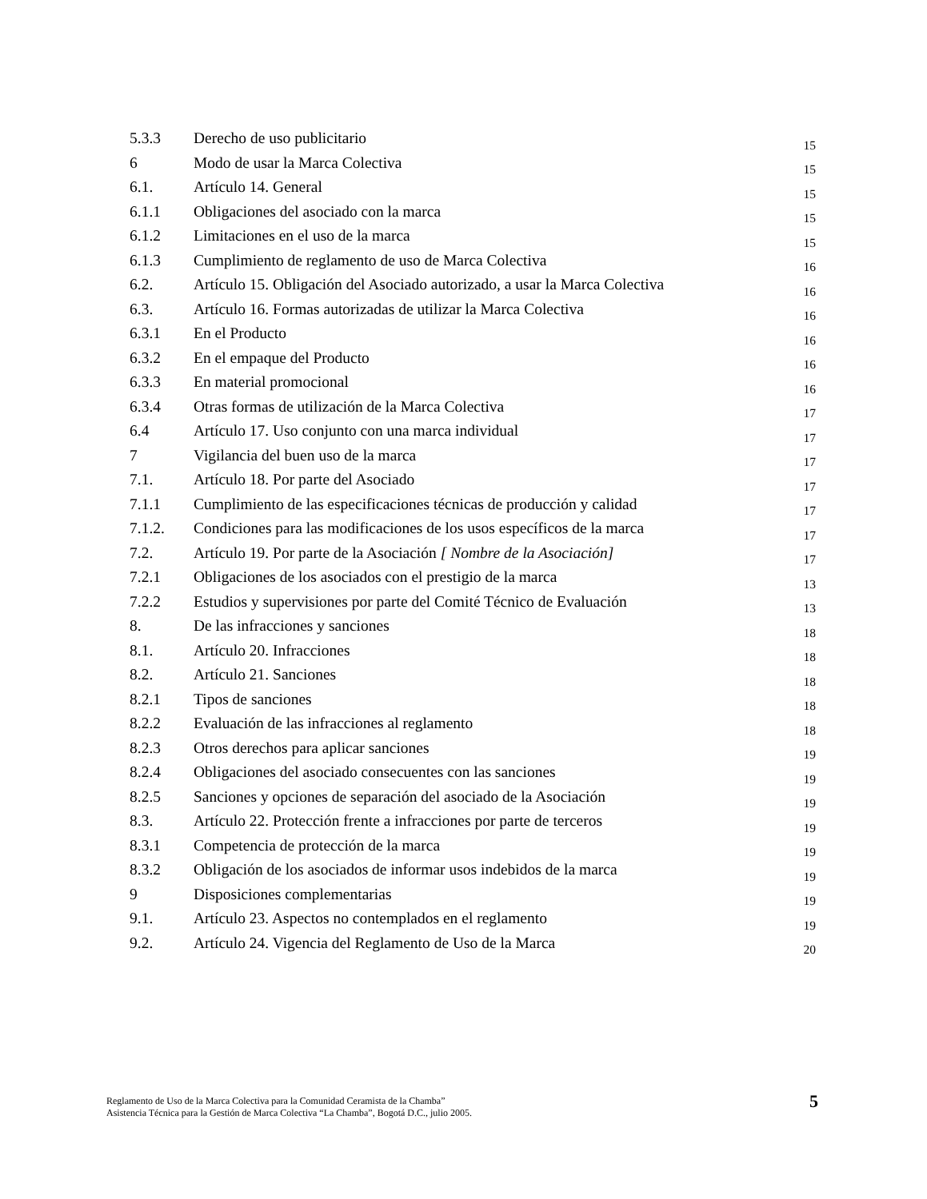| 5.3.3 | Derecho de uso publicitario | 15 |
| 6 | Modo de usar la Marca Colectiva | 15 |
| 6.1. | Artículo 14. General | 15 |
| 6.1.1 | Obligaciones del asociado con la marca | 15 |
| 6.1.2 | Limitaciones en el uso de la marca | 15 |
| 6.1.3 | Cumplimiento de reglamento de uso de Marca Colectiva | 16 |
| 6.2. | Artículo 15. Obligación del Asociado autorizado, a usar la Marca Colectiva | 16 |
| 6.3. | Artículo 16. Formas autorizadas de utilizar la Marca Colectiva | 16 |
| 6.3.1 | En el Producto | 16 |
| 6.3.2 | En el empaque del Producto | 16 |
| 6.3.3 | En material promocional | 16 |
| 6.3.4 | Otras formas de utilización de la Marca Colectiva | 17 |
| 6.4 | Artículo 17. Uso conjunto con una marca individual | 17 |
| 7 | Vigilancia del buen uso de la marca | 17 |
| 7.1. | Artículo 18. Por parte del Asociado | 17 |
| 7.1.1 | Cumplimiento de las especificaciones técnicas de producción y calidad | 17 |
| 7.1.2. | Condiciones para las modificaciones de los usos específicos de la marca | 17 |
| 7.2. | Artículo 19. Por parte de la Asociación [ Nombre de la Asociación] | 17 |
| 7.2.1 | Obligaciones de los asociados con el prestigio de la marca | 13 |
| 7.2.2 | Estudios y supervisiones por parte del Comité Técnico de Evaluación | 13 |
| 8. | De las infracciones y sanciones | 18 |
| 8.1. | Artículo 20. Infracciones | 18 |
| 8.2. | Artículo 21. Sanciones | 18 |
| 8.2.1 | Tipos de sanciones | 18 |
| 8.2.2 | Evaluación de las infracciones al reglamento | 18 |
| 8.2.3 | Otros derechos para aplicar sanciones | 19 |
| 8.2.4 | Obligaciones del asociado consecuentes con las sanciones | 19 |
| 8.2.5 | Sanciones y opciones de separación del asociado de la Asociación | 19 |
| 8.3. | Artículo 22. Protección frente a infracciones por parte de terceros | 19 |
| 8.3.1 | Competencia de protección de la marca | 19 |
| 8.3.2 | Obligación de los asociados de informar usos indebidos de la marca | 19 |
| 9 | Disposiciones complementarias | 19 |
| 9.1. | Artículo 23. Aspectos no contemplados en el reglamento | 19 |
| 9.2. | Artículo 24. Vigencia del Reglamento de Uso de la Marca | 20 |
Reglamento de Uso de la Marca Colectiva para la Comunidad Ceramista de la Chamba”
Asistencia Técnica para la Gestión de Marca Colectiva “La Chamba”, Bogotá D.C., julio 2005.
5